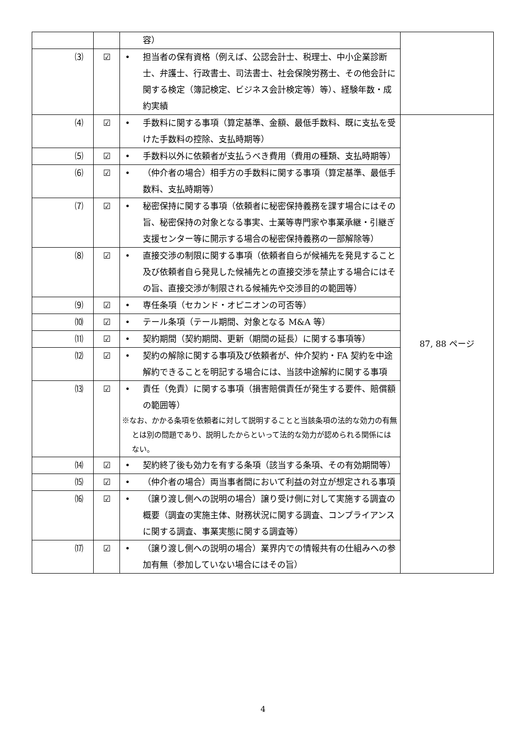| | | 容） | |
| ⑶ | ☑ | • 担当者の保有資格（例えば、公認会計士、税理士、中小企業診断士、弁護士、行政書士、司法書士、社会保険労務士、その他会計に関する検定（簿記検定、ビジネス会計検定等）等）、経験年数・成約実績 | |
| ⑷ | ☑ | • 手数料に関する事項（算定基準、金額、最低手数料、既に支払を受けた手数料の控除、支払時期等） | 87, 88 ページ |
| ⑸ | ☑ | • 手数料以外に依頼者が支払うべき費用（費用の種類、支払時期等） | |
| ⑹ | ☑ | • （仲介者の場合）相手方の手数料に関する事項（算定基準、最低手数料、支払時期等） | |
| ⑺ | ☑ | • 秘密保持に関する事項（依頼者に秘密保持義務を課す場合にはその旨、秘密保持の対象となる事実、士業等専門家や事業承継・引継ぎ支援センター等に開示する場合の秘密保持義務の一部解除等） | |
| ⑻ | ☑ | • 直接交渉の制限に関する事項（依頼者自らが候補先を発見すること及び依頼者自ら発見した候補先との直接交渉を禁止する場合にはその旨、直接交渉が制限される候補先や交渉目的の範囲等） | |
| ⑼ | ☑ | • 専任条項（セカンド・オピニオンの可否等） | |
| ⑽ | ☑ | • テール条項（テール期間、対象となる M&A 等） | |
| ⑾ | ☑ | • 契約期間（契約期間、更新（期間の延長）に関する事項等） | |
| ⑿ | ☑ | • 契約の解除に関する事項及び依頼者が、仲介契約・FA 契約を中途解約できることを明記する場合には、当該中途解約に関する事項 | |
| ⒀ | ☑ | • 責任（免責）に関する事項（損害賠償責任が発生する要件、賠償額の範囲等） ※なお、かかる条項を依頼者に対して説明することと当該条項の法的な効力の有無とは別の問題であり、説明したからといって法的な効力が認められる関係にはない。 | |
| ⒁ | ☑ | • 契約終了後も効力を有する条項（該当する条項、その有効期間等） | |
| ⒂ | ☑ | • （仲介者の場合）両当事者間において利益の対立が想定される事項 | |
| ⒃ | ☑ | • （譲り渡し側への説明の場合）譲り受け側に対して実施する調査の概要（調査の実施主体、財務状況に関する調査、コンプライアンスに関する調査、事業実態に関する調査等） | |
| ⒄ | ☑ | • （譲り渡し側への説明の場合）業界内での情報共有の仕組みへの参加有無（参加していない場合にはその旨） | |
4